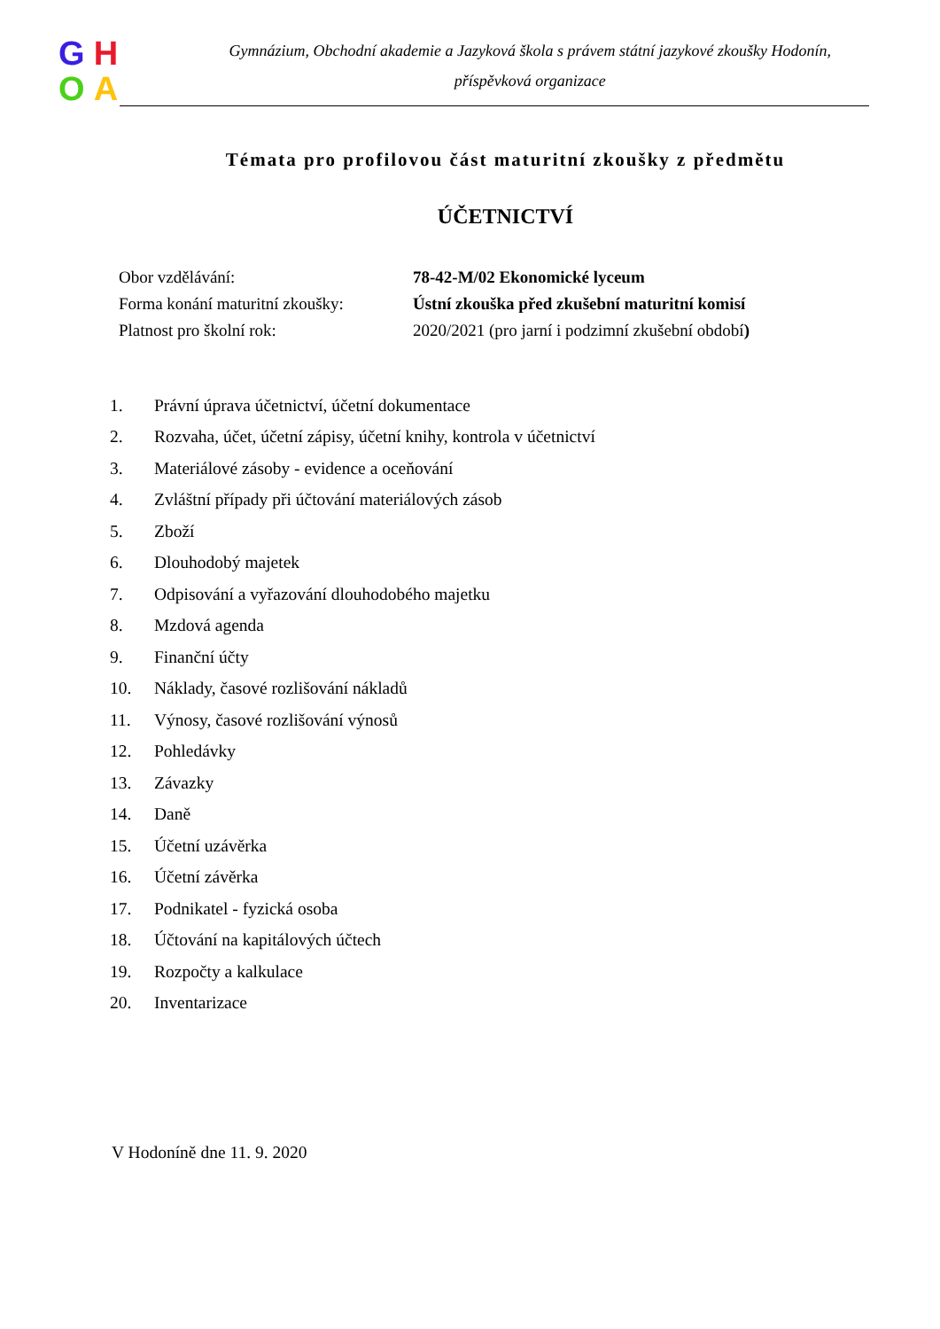GHOA
Gymnázium, Obchodní akademie a Jazyková škola s právem státní jazykové zkoušky Hodonín,
příspěvková organizace
Témata pro profilovou část maturitní zkoušky z předmětu
ÚČETNICTVÍ
| Obor vzdělávání: | 78-42-M/02 Ekonomické lyceum |
| Forma konání maturitní zkoušky: | Ústní zkouška před zkušební maturitní komisí |
| Platnost pro školní rok: | 2020/2021 (pro jarní i podzimní zkušební období ) |
| 1. | Právní úprava účetnictví, účetní dokumentace |
| 2. | Rozvaha, účet, účetní zápisy, účetní knihy, kontrola v účetnictví |
| 3. | Materiálové zásoby - evidence a oceňování |
| 4. | Zvláštní případy při účtování materiálových zásob |
| 5. | Zboží |
| 6. | Dlouhodobý majetek |
| 7. | Odpisování a vyřazování dlouhodobého majetku |
| 8. | Mzdová agenda |
| 9. | Finanční účty |
| 10. | Náklady, časové rozlišování nákladů |
| 11. | Výnosy, časové rozlišování výnosů |
| 12. | Pohledávky |
| 13. | Závazky |
| 14. | Daně |
| 15. | Účetní uzávěrka |
| 16. | Účetní závěrka |
| 17. | Podnikatel - fyzická osoba |
| 18. | Účtování na kapitálových účtech |
| 19. | Rozpočty a kalkulace |
| 20. | Inventarizace |
V Hodoníně dne 11. 9. 2020